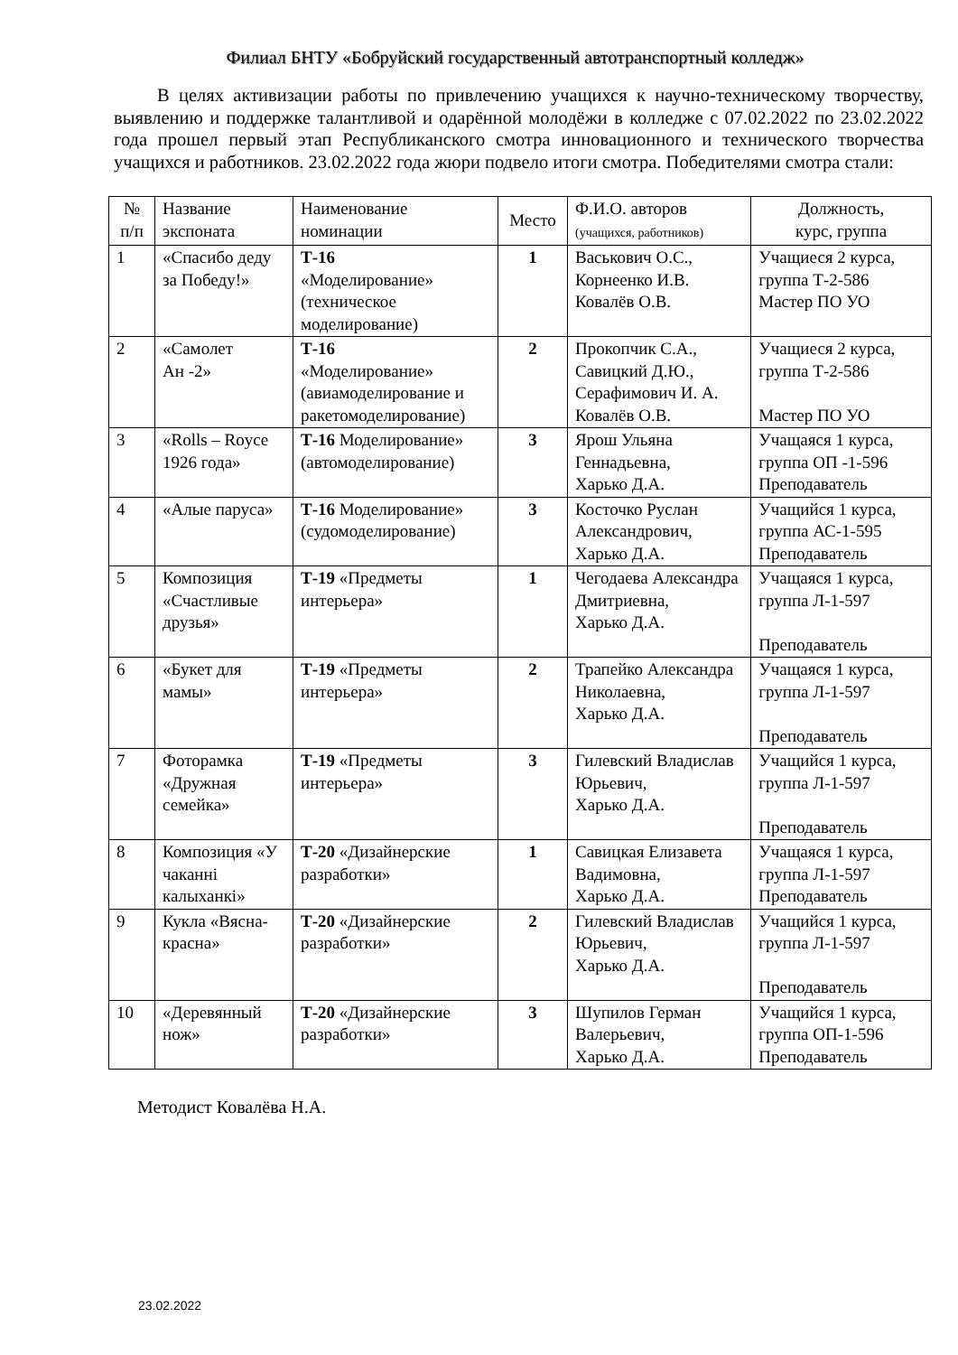Филиал БНТУ «Бобруйский государственный автотранспортный колледж»
В целях активизации работы по привлечению учащихся к научно-техническому творчеству, выявлению и поддержке талантливой и одарённой молодёжи в колледже с 07.02.2022 по 23.02.2022 года прошел первый этап Республиканского смотра инновационного и технического творчества учащихся и работников. 23.02.2022 года жюри подвело итоги смотра. Победителями смотра стали:
| № п/п | Название экспоната | Наименование номинации | Место | Ф.И.О. авторов (учащихся, работников) | Должность, курс, группа |
| --- | --- | --- | --- | --- | --- |
| 1 | «Спасибо деду за Победу!» | Т-16 «Моделирование» (техническое моделирование) | 1 | Васькович О.С., Корнеенко И.В. Ковалёв О.В. | Учащиеся 2 курса, группа Т-2-586 Мастер ПО УО |
| 2 | «Самолет Ан -2» | Т-16 «Моделирование» (авиамоделирование и ракетомоделирование) | 2 | Прокопчик С.А., Савицкий Д.Ю., Серафимович И. А. Ковалёв О.В. | Учащиеся 2 курса, группа Т-2-586 Мастер ПО УО |
| 3 | «Rolls – Royce 1926 года» | Т-16 Моделирование» (автомоделирование) | 3 | Ярош Ульяна Геннадьевна, Харько Д.А. | Учащаяся 1 курса, группа ОП -1-596 Преподаватель |
| 4 | «Алые паруса» | Т-16 Моделирование» (судомоделирование) | 3 | Косточко Руслан Александрович, Харько Д.А. | Учащийся 1 курса, группа АС-1-595 Преподаватель |
| 5 | Композиция «Счастливые друзья» | Т-19 «Предметы интерьера» | 1 | Чегодаева Александра Дмитриевна, Харько Д.А. | Учащаяся 1 курса, группа Л-1-597 Преподаватель |
| 6 | «Букет для мамы» | Т-19 «Предметы интерьера» | 2 | Трапейко Александра Николаевна, Харько Д.А. | Учащаяся 1 курса, группа Л-1-597 Преподаватель |
| 7 | Фоторамка «Дружная семейка» | Т-19 «Предметы интерьера» | 3 | Гилевский Владислав Юрьевич, Харько Д.А. | Учащийся 1 курса, группа Л-1-597 Преподаватель |
| 8 | Композиция «У чаканні калыханкі» | Т-20 «Дизайнерские разработки» | 1 | Савицкая Елизавета Вадимовна, Харько Д.А. | Учащаяся 1 курса, группа Л-1-597 Преподаватель |
| 9 | Кукла «Вясна-красна» | Т-20 «Дизайнерские разработки» | 2 | Гилевский Владислав Юрьевич, Харько Д.А. | Учащийся 1 курса, группа Л-1-597 Преподаватель |
| 10 | «Деревянный нож» | Т-20 «Дизайнерские разработки» | 3 | Шупилов Герман Валерьевич, Харько Д.А. | Учащийся 1 курса, группа ОП-1-596 Преподаватель |
Методист Ковалёва Н.А.
23.02.2022